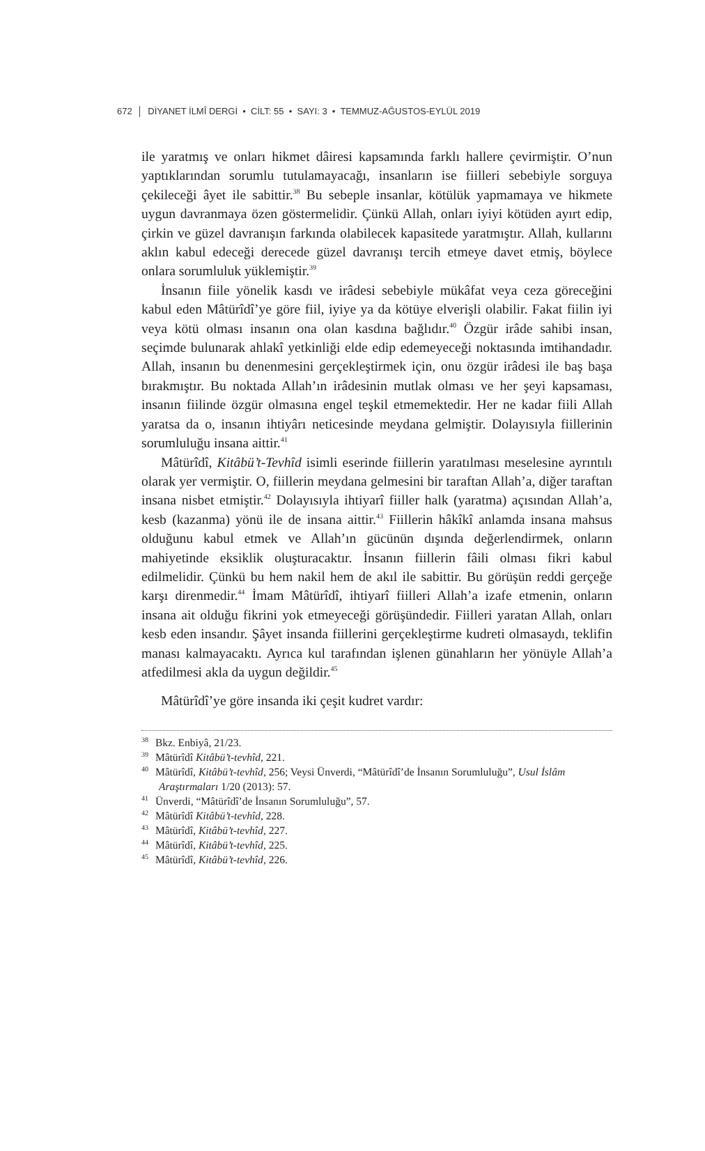672 │ DİYANET İLMÎ DERGİ • CİLT: 55 • SAYI: 3 • TEMMUZ-AĞUSTOS-EYLÜL 2019
ile yaratmış ve onları hikmet dâiresi kapsamında farklı hallere çevirmiştir. O’nun yaptıklarından sorumlu tutulamayacağı, insanların ise fiilleri sebebiyle sorguya çekileceği âyet ile sabittir.<sup>38</sup> Bu sebeple insanlar, kötülük yapmamaya ve hikmete uygun davranmaya özen göstermelidir. Çünkü Allah, onları iyiyi kötüden ayırt edip, çirkin ve güzel davranışın farkında olabilecek kapasitede yaratmıştır. Allah, kullarını aklın kabul edeceği derecede güzel davranışı tercih etmeye davet etmiş, böylece onlara sorumluluk yüklemiştir.<sup>39</sup>
İnsanın fiile yönelik kasdı ve irâdesi sebebiyle mükâfat veya ceza göreceğini kabul eden Mâtürîdî’ye göre fiil, iyiye ya da kötüye elverişli olabilir. Fakat fiilin iyi veya kötü olması insanın ona olan kasdına bağlıdır.<sup>40</sup> Özgür irâde sahibi insan, seçimde bulunarak ahlakî yetkinliği elde edip edemeyeceği noktasında imtihandadır. Allah, insanın bu denenmesini gerçekleştirmek için, onu özgür irâdesi ile baş başa bırakmıştır. Bu noktada Allah’ın irâdesinin mutlak olması ve her şeyi kapsaması, insanın fiilinde özgür olmasına engel teşkil etmemektedir. Her ne kadar fiili Allah yaratsa da o, insanın ihtiyârı neticesinde meydana gelmiştir. Dolayısıyla fiillerinin sorumluluğu insana aittir.<sup>41</sup>
Mâtürîdî, Kitâbü’t-Tevhîd isimli eserinde fiillerin yaratılması meselesine ayrıntılı olarak yer vermiştir. O, fiillerin meydana gelmesini bir taraftan Allah’a, diğer taraftan insana nisbet etmiştir.<sup>42</sup> Dolayısıyla ihtiyarî fiiller halk (yaratma) açısından Allah’a, kesb (kazanma) yönü ile de insana aittir.<sup>43</sup> Fiillerin hâkîkî anlamda insana mahsus olduğunu kabul etmek ve Allah’ın gücünün dışında değerlendirmek, onların mahiyetinde eksiklik oluşturacaktır. İnsanın fiillerin fâili olması fikri kabul edilmelidir. Çünkü bu hem nakil hem de akıl ile sabittir. Bu görüşün reddi gerçeğe karşı direnmedir.<sup>44</sup> İmam Mâtürîdî, ihtiyarî fiilleri Allah’a izafe etmenin, onların insana ait olduğu fikrini yok etmeyeceği görüşündedir. Fiilleri yaratan Allah, onları kesb eden insandır. Şâyet insanda fiillerini gerçekleştirme kudreti olmasaydı, teklifin manası kalmayacaktı. Ayrıca kul tarafından işlenen günahların her yönüyle Allah’a atfedilmesi akla da uygun değildir.<sup>45</sup>
Mâtürîdî’ye göre insanda iki çeşit kudret vardır:
<sup>38</sup> Bkz. Enbiyâ, 21/23.
<sup>39</sup> Mâtürîdî Kitâbü’t-tevhîd, 221.
<sup>40</sup> Mâtürîdî, Kitâbü’t-tevhîd, 256; Veysi Ünverdi, “Mâtürîdî’de İnsanın Sorumluluğu”, Usul İslâm Araştırmaları 1/20 (2013): 57.
<sup>41</sup> Ünverdi, “Mâtürîdî’de İnsanın Sorumluluğu”, 57.
<sup>42</sup> Mâtürîdî Kitâbü’t-tevhîd, 228.
<sup>43</sup> Mâtürîdî, Kitâbü’t-tevhîd, 227.
<sup>44</sup> Mâtürîdî, Kitâbü’t-tevhîd, 225.
<sup>45</sup> Mâtürîdî, Kitâbü’t-tevhîd, 226.